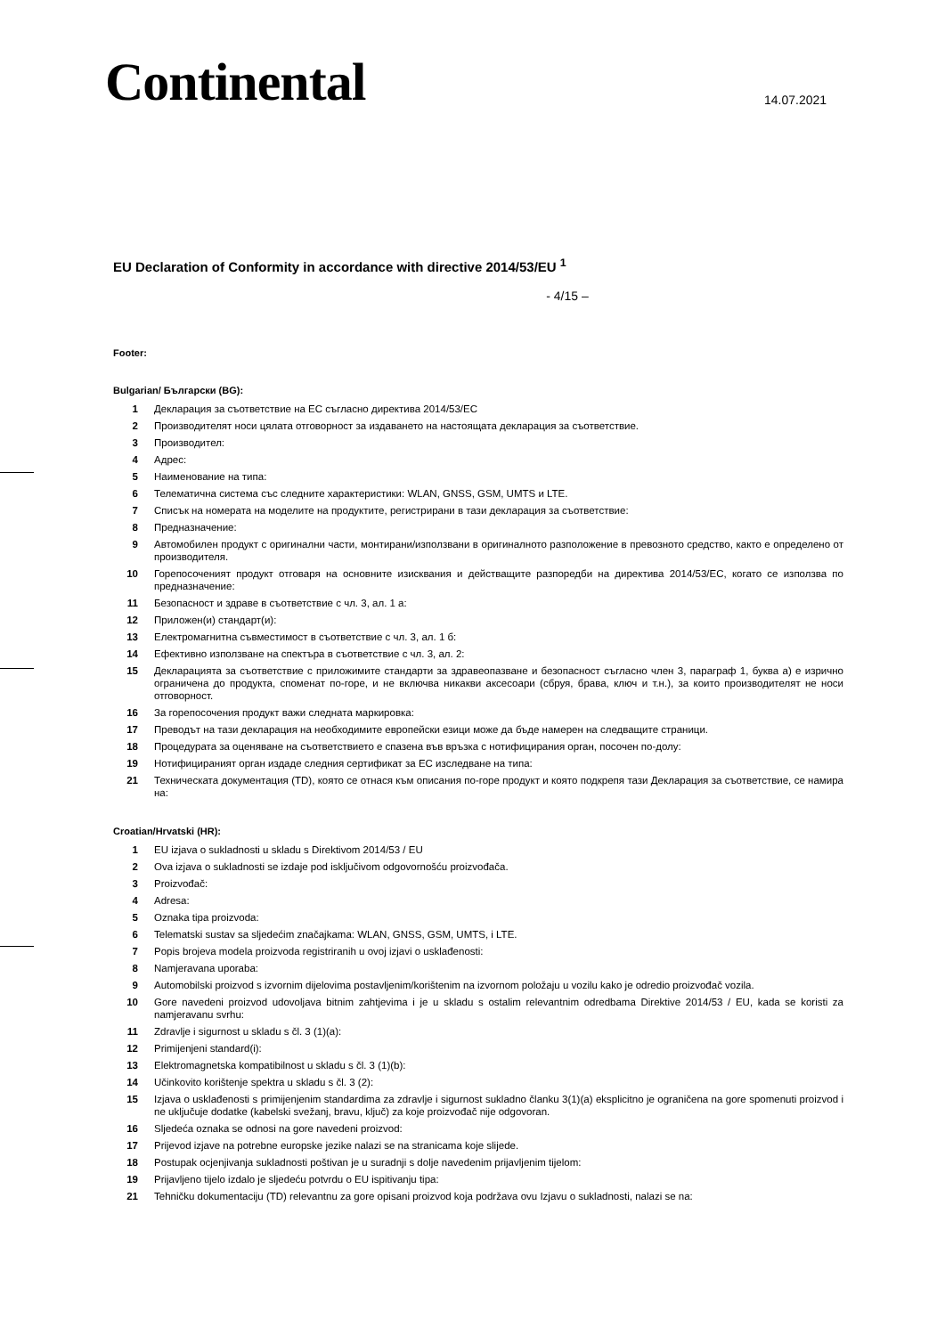Continental 14.07.2021
EU Declaration of Conformity in accordance with directive 2014/53/EU <sup>1</sup>
- 4/15 –
Footer:
Bulgarian/ Български (BG):
1 Декларация за съответствие на ЕС съгласно директива 2014/53/ЕС
2 Производителят носи цялата отговорност за издаването на настоящата декларация за съответствие.
3 Производител:
4 Адрес:
5 Наименование на типа:
6 Телематична система със следните характеристики: WLAN, GNSS, GSM, UMTS и LTE.
7 Списък на номерата на моделите на продуктите, регистрирани в тази декларация за съответствие:
8 Предназначение:
9 Автомобилен продукт с оригинални части, монтирани/използвани в оригиналното разположение в превозното средство, както е определено от производителя.
10 Горепосоченият продукт отговаря на основните изисквания и действащите разпоредби на директива 2014/53/ЕС, когато се използва по предназначение:
11 Безопасност и здраве в съответствие с чл. 3, ал. 1 а:
12 Приложен(и) стандарт(и):
13 Електромагнитна съвместимост в съответствие с чл. 3, ал. 1 б:
14 Ефективно използване на спектъра в съответствие с чл. 3, ал. 2:
15 Декларацията за съответствие с приложимите стандарти за здравеопазване и безопасност съгласно член 3, параграф 1, буква а) е изрично ограничена до продукта, споменат по-горе, и не включва никакви аксесоари (сбруя, брава, ключ и т.н.), за които производителят не носи отговорност.
16 За горепосочения продукт важи следната маркировка:
17 Преводът на тази декларация на необходимите европейски езици може да бъде намерен на следващите страници.
18 Процедурата за оценяване на съответствието е спазена във връзка с нотифицирания орган, посочен по-долу:
19 Нотифицираният орган издаде следния сертификат за ЕС изследване на типа:
21 Техническата документация (TD), която се отнася към описания по-горе продукт и която подкрепя тази Декларация за съответствие, се намира на:
Croatian/Hrvatski (HR):
1 EU izjava o sukladnosti u skladu s Direktivom 2014/53 / EU
2 Ova izjava o sukladnosti se izdaje pod isključivom odgovornošću proizvođača.
3 Proizvođač:
4 Adresa:
5 Oznaka tipa proizvoda:
6 Telematski sustav sa sljedećim značajkama: WLAN, GNSS, GSM, UMTS, i LTE.
7 Popis brojeva modela proizvoda registriranih u ovoj izjavi o usklađenosti:
8 Namjeravana uporaba:
9 Automobilski proizvod s izvornim dijelovima postavljenim/korištenim na izvornom položaju u vozilu kako je odredio proizvođač vozila.
10 Gore navedeni proizvod udovoljava bitnim zahtjevima i je u skladu s ostalim relevantnim odredbama Direktive 2014/53 / EU, kada se koristi za namjeravanu svrhu:
11 Zdravlje i sigurnost u skladu s čl. 3 (1)(a):
12 Primijenjeni standard(i):
13 Elektromagnetska kompatibilnost u skladu s čl. 3 (1)(b):
14 Učinkovito korištenje spektra u skladu s čl. 3 (2):
15 Izjava o usklađenosti s primijenjenim standardima za zdravlje i sigurnost sukladno članku 3(1)(a) eksplicitno je ograničena na gore spomenuti proizvod i ne uključuje dodatke (kabelski svežanj, bravu, ključ) za koje proizvođač nije odgovoran.
16 Sljedeća oznaka se odnosi na gore navedeni proizvod:
17 Prijevod izjave na potrebne europske jezike nalazi se na stranicama koje slijede.
18 Postupak ocjenjivanja sukladnosti poštivan je u suradnji s dolje navedenim prijavljenim tijelom:
19 Prijavljeno tijelo izdalo je sljedeću potvrdu o EU ispitivanju tipa:
21 Tehničku dokumentaciju (TD) relevantnu za gore opisani proizvod koja podržava ovu Izjavu o sukladnosti, nalazi se na: